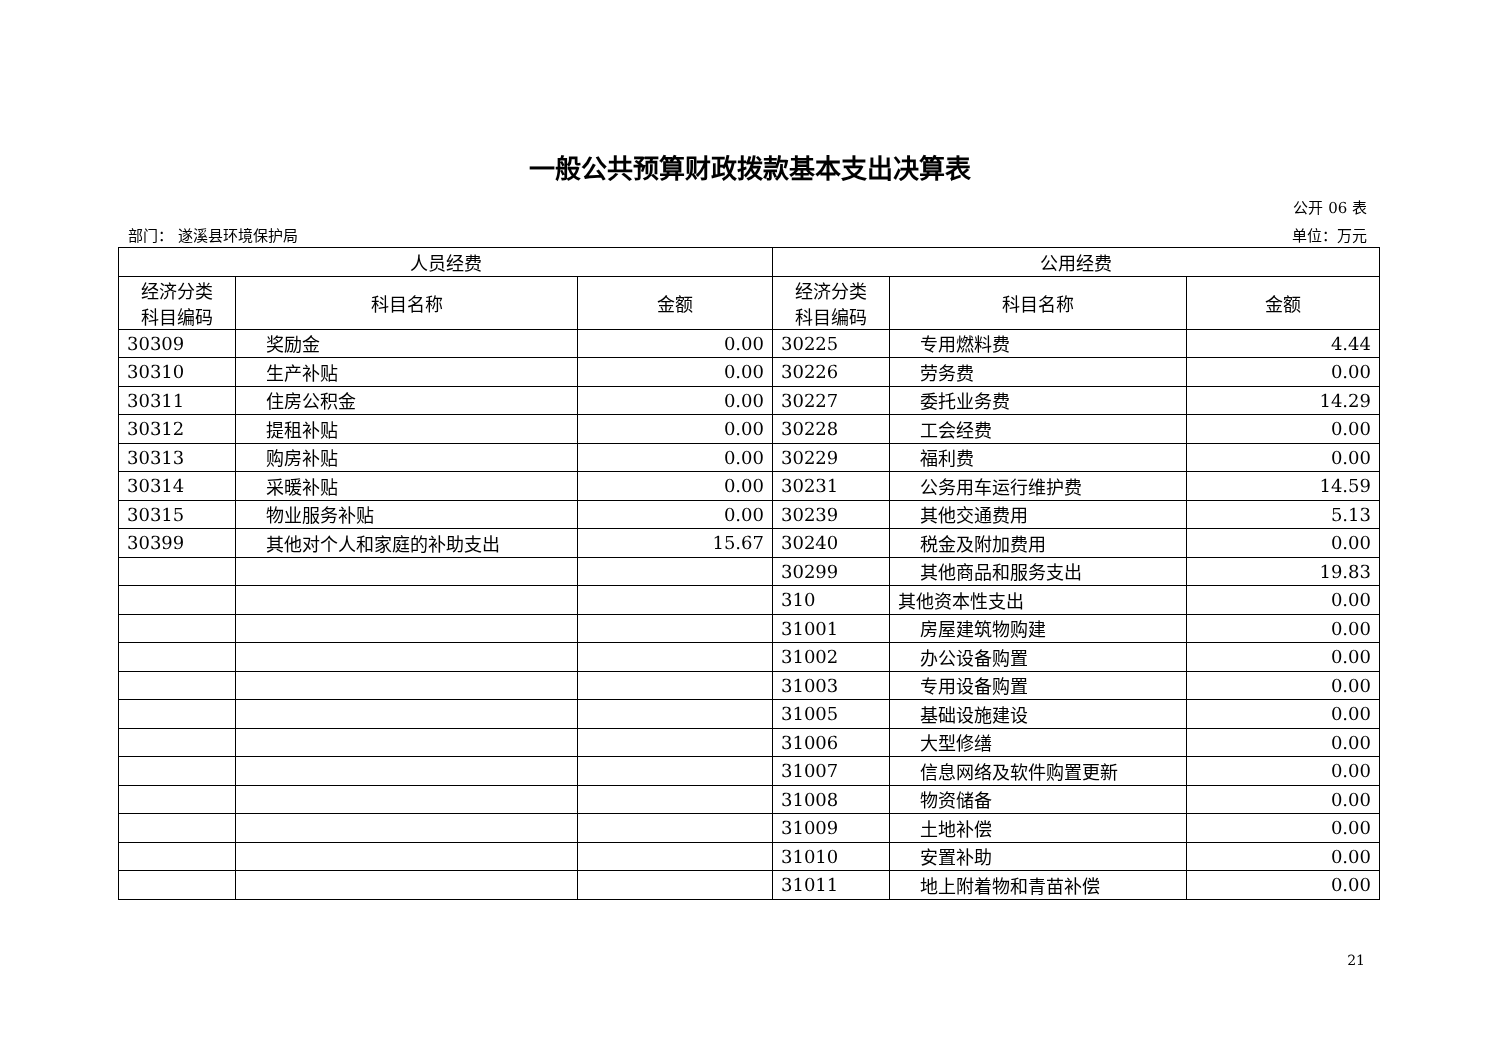一般公共预算财政拨款基本支出决算表
公开 06 表
部门： 遂溪县环境保护局 单位：万元
| 人员经费 | | | 公用经费 | | |
| --- | --- | --- | --- | --- | --- |
| 经济分类 科目编码 | 科目名称 | 金额 | 经济分类 科目编码 | 科目名称 | 金额 |
| 30309 | 奖励金 | 0.00 | 30225 | 专用燃料费 | 4.44 |
| 30310 | 生产补贴 | 0.00 | 30226 | 劳务费 | 0.00 |
| 30311 | 住房公积金 | 0.00 | 30227 | 委托业务费 | 14.29 |
| 30312 | 提租补贴 | 0.00 | 30228 | 工会经费 | 0.00 |
| 30313 | 购房补贴 | 0.00 | 30229 | 福利费 | 0.00 |
| 30314 | 采暖补贴 | 0.00 | 30231 | 公务用车运行维护费 | 14.59 |
| 30315 | 物业服务补贴 | 0.00 | 30239 | 其他交通费用 | 5.13 |
| 30399 | 其他对个人和家庭的补助支出 | 15.67 | 30240 | 税金及附加费用 | 0.00 |
| | | | 30299 | 其他商品和服务支出 | 19.83 |
| | | | 310 | 其他资本性支出 | 0.00 |
| | | | 31001 | 房屋建筑物购建 | 0.00 |
| | | | 31002 | 办公设备购置 | 0.00 |
| | | | 31003 | 专用设备购置 | 0.00 |
| | | | 31005 | 基础设施建设 | 0.00 |
| | | | 31006 | 大型修缮 | 0.00 |
| | | | 31007 | 信息网络及软件购置更新 | 0.00 |
| | | | 31008 | 物资储备 | 0.00 |
| | | | 31009 | 土地补偿 | 0.00 |
| | | | 31010 | 安置补助 | 0.00 |
| | | | 31011 | 地上附着物和青苗补偿 | 0.00 |
21